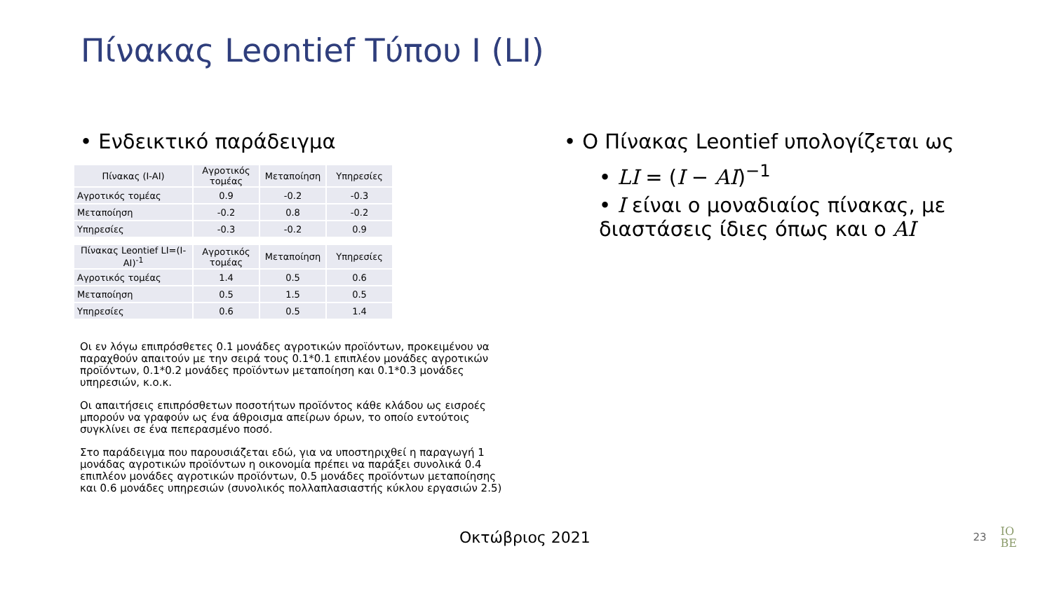Πίνακας Leontief Τύπου Ι (LI)
• Ενδεικτικό παράδειγμα
| Πίνακας (I-AI) | Αγροτικός τομέας | Μεταποίηση | Υπηρεσίες |
| --- | --- | --- | --- |
| Αγροτικός τομέας | 0.9 | -0.2 | -0.3 |
| Μεταποίηση | -0.2 | 0.8 | -0.2 |
| Υπηρεσίες | -0.3 | -0.2 | 0.9 |
| Πίνακας Leontief LI=(I-AI)<sup>-1</sup> | Αγροτικός τομέας | Μεταποίηση | Υπηρεσίες |
| --- | --- | --- | --- |
| Αγροτικός τομέας | 1.4 | 0.5 | 0.6 |
| Μεταποίηση | 0.5 | 1.5 | 0.5 |
| Υπηρεσίες | 0.6 | 0.5 | 1.4 |
Οι εν λόγω επιπρόσθετες 0.1 μονάδες αγροτικών προϊόντων, προκειμένου να παραχθούν απαιτούν με την σειρά τους 0.1*0.1 επιπλέον μονάδες αγροτικών προϊόντων, 0.1*0.2 μονάδες προϊόντων μεταποίηση και 0.1*0.3 μονάδες υπηρεσιών, κ.ο.κ.
Οι απαιτήσεις επιπρόσθετων ποσοτήτων προϊόντος κάθε κλάδου ως εισροές μπορούν να γραφούν ως ένα άθροισμα απείρων όρων, το οποίο εντούτοις συγκλίνει σε ένα πεπερασμένο ποσό.
Στο παράδειγμα που παρουσιάζεται εδώ, για να υποστηριχθεί η παραγωγή 1 μονάδας αγροτικών προϊόντων η οικονομία πρέπει να παράξει συνολικά 0.4 επιπλέον μονάδες αγροτικών προϊόντων, 0.5 μονάδες προϊόντων μεταποίησης και 0.6 μονάδες υπηρεσιών (συνολικός πολλαπλασιαστής κύκλου εργασιών 2.5)
• Ο Πίνακας Leontief υπολογίζεται ως
• LI = (I − AI)<sup>−1</sup>
• I είναι ο μοναδιαίος πίνακας, με διαστάσεις ίδιες όπως και ο AI
Οκτώβριος 2021
23
IO
BE